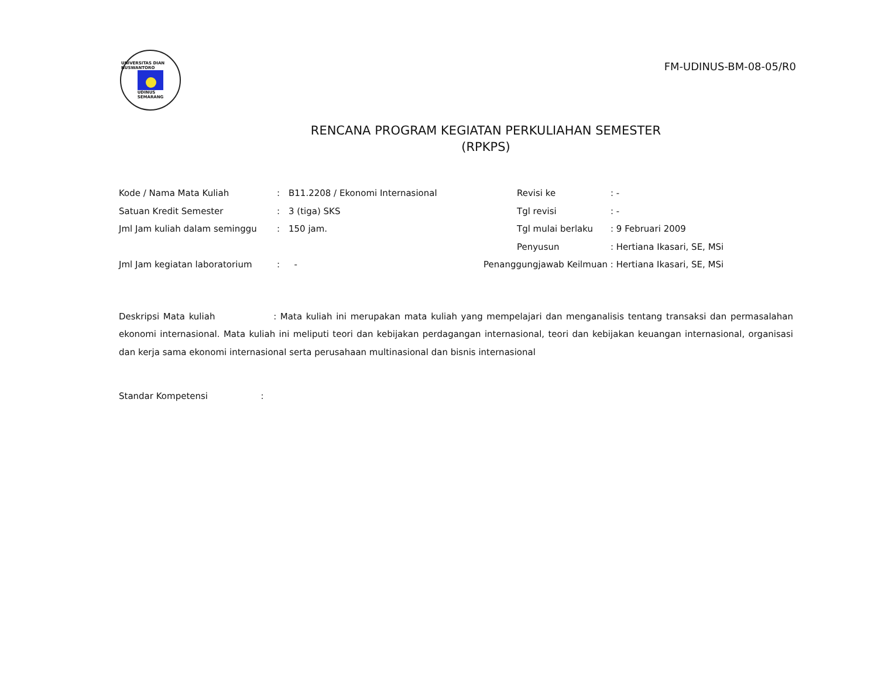UNIVERSITAS DIAN NUSWANTORO
UDINUS
SEMARANG
FM-UDINUS-BM-08-05/R0
RENCANA PROGRAM KEGIATAN PERKULIAHAN SEMESTER
(RPKPS)
Kode / Nama Mata Kuliah: B11.2208 / Ekonomi Internasional
Satuan Kredit Semester: 3 (tiga) SKS
Jml Jam kuliah dalam seminggu: 150 jam.
Jml Jam kegiatan laboratorium: -
Revisi ke: -
Tgl revisi: -
Tgl mulai berlaku: 9 Februari 2009
Penyusun: Hertiana Ikasari, SE, MSi
Penanggungjawab Keilmuan : Hertiana Ikasari, SE, MSi
Deskripsi Mata kuliah : Mata kuliah ini merupakan mata kuliah yang mempelajari dan menganalisis tentang transaksi dan permasalahan ekonomi internasional. Mata kuliah ini meliputi teori dan kebijakan perdagangan internasional, teori dan kebijakan keuangan internasional, organisasi dan kerja sama ekonomi internasional serta perusahaan multinasional dan bisnis internasional
Standar Kompetensi :